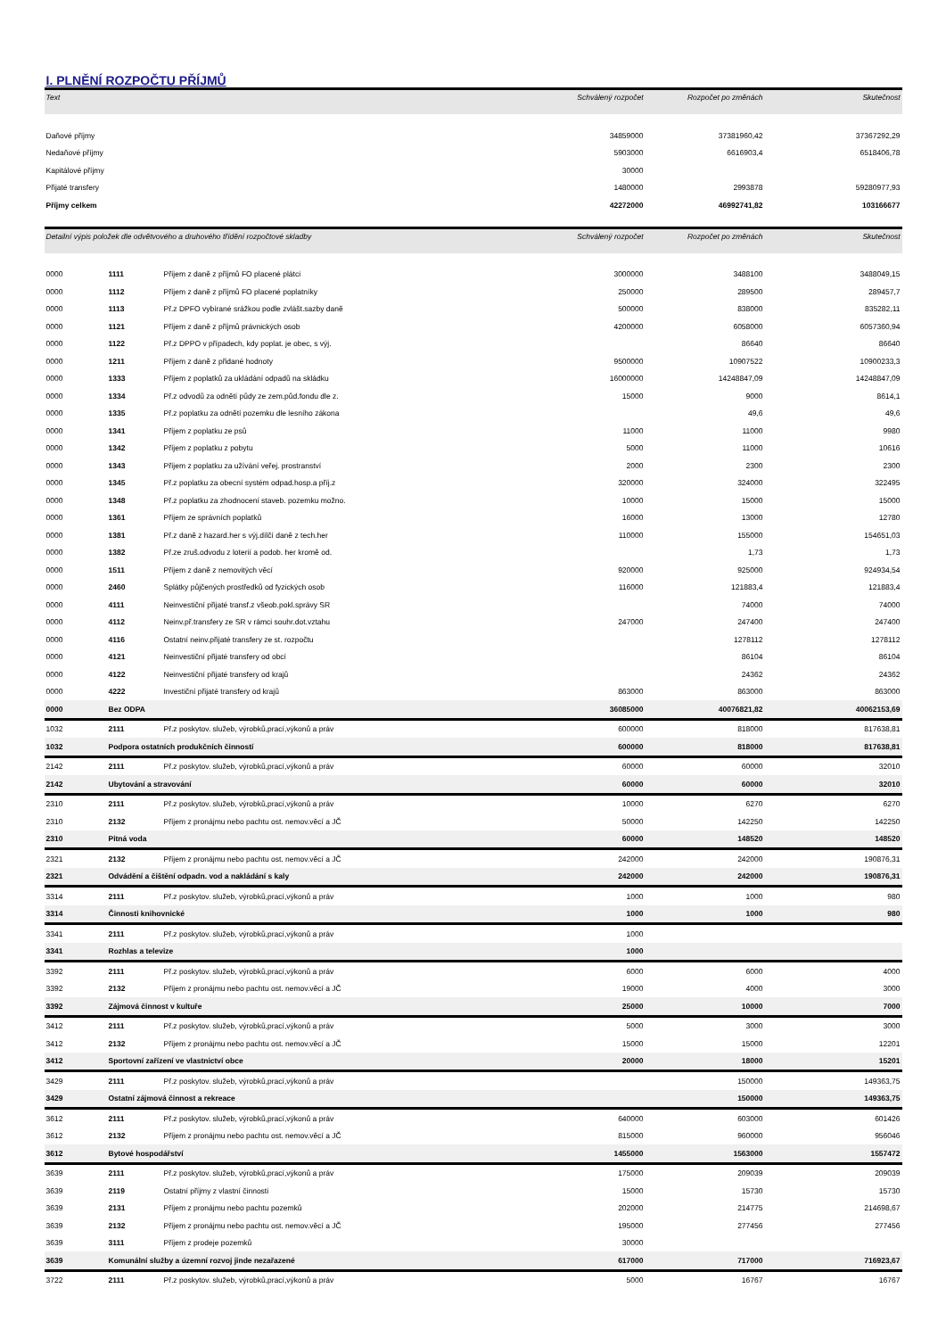I. PLNĚNÍ ROZPOČTU PŘÍJMŮ
| Text | Schválený rozpočet | Rozpočet po změnách | Skutečnost |
| --- | --- | --- | --- |
| Daňové příjmy | 34859000 | 37381960,42 | 37367292,29 |
| Nedaňové příjmy | 5903000 | 6616903,4 | 6518406,78 |
| Kapitálové příjmy | 30000 | | |
| Přijaté transfery | 1480000 | 2993878 | 59280977,93 |
| Příjmy celkem | 42272000 | 46992741,82 | 103166677 |
| Detailní výpis položek dle odvětvového a druhového třídění rozpočtové skladby | | | Schválený rozpočet | Rozpočet po změnách | Skutečnost |
| --- | --- | --- | --- | --- | --- |
| 0000 | 1111 | Příjem z daně z příjmů FO placené plátci | 3000000 | 3488100 | 3488049,15 |
| 0000 | 1112 | Příjem z daně z příjmů FO placené poplatníky | 250000 | 289500 | 289457,7 |
| 0000 | 1113 | Př.z DPFO vybírané srážkou podle zvlášt.sazby daně | 500000 | 838000 | 835282,11 |
| 0000 | 1121 | Příjem z daně z příjmů právnických osob | 4200000 | 6058000 | 6057360,94 |
| 0000 | 1122 | Př.z DPPO v případech, kdy poplat. je obec, s výj. | | 86640 | 86640 |
| 0000 | 1211 | Příjem z daně z přidané hodnoty | 9500000 | 10907522 | 10900233,3 |
| 0000 | 1333 | Příjem z poplatků za ukládání odpadů na skládku | 16000000 | 14248847,09 | 14248847,09 |
| 0000 | 1334 | Př.z odvodů za odnětí půdy ze zem.půd.fondu dle z. | 15000 | 9000 | 8614,1 |
| 0000 | 1335 | Př.z poplatku za odnětí pozemku dle lesního zákona | | 49,6 | 49,6 |
| 0000 | 1341 | Příjem z poplatku ze psů | 11000 | 11000 | 9980 |
| 0000 | 1342 | Příjem z poplatku z pobytu | 5000 | 11000 | 10616 |
| 0000 | 1343 | Příjem z poplatku za užívání veřej. prostranství | 2000 | 2300 | 2300 |
| 0000 | 1345 | Př.z poplatku za obecní systém odpad.hosp.a příj.z | 320000 | 324000 | 322495 |
| 0000 | 1348 | Př.z poplatku za zhodnocení staveb. pozemku možno. | 10000 | 15000 | 15000 |
| 0000 | 1361 | Příjem ze správních poplatků | 16000 | 13000 | 12780 |
| 0000 | 1381 | Př.z daně z hazard.her s výj.dílčí daně z tech.her | 110000 | 155000 | 154651,03 |
| 0000 | 1382 | Př.ze zruš.odvodu z loterií a podob. her kromě od. | | 1,73 | 1,73 |
| 0000 | 1511 | Příjem z daně z nemovitých věcí | 920000 | 925000 | 924934,54 |
| 0000 | 2460 | Splátky půjčených prostředků od fyzických osob | 116000 | 121883,4 | 121883,4 |
| 0000 | 4111 | Neinvestiční přijaté transf.z všeob.pokl.správy SR | | 74000 | 74000 |
| 0000 | 4112 | Neinv.př.transfery ze SR v rámci souhr.dot.vztahu | 247000 | 247400 | 247400 |
| 0000 | 4116 | Ostatní neinv.přijaté transfery ze st. rozpočtu | | 1278112 | 1278112 |
| 0000 | 4121 | Neinvestiční přijaté transfery od obcí | | 86104 | 86104 |
| 0000 | 4122 | Neinvestiční přijaté transfery od krajů | | 24362 | 24362 |
| 0000 | 4222 | Investiční přijaté transfery od krajů | 863000 | 863000 | 863000 |
| 0000 | Bez ODPA | | 36085000 | 40076821,82 | 40062153,69 |
| 1032 | 2111 | Př.z poskytov. služeb, výrobků,prací,výkonů a práv | 600000 | 818000 | 817638,81 |
| 1032 | Podpora ostatních produkčních činností | | 600000 | 818000 | 817638,81 |
| 2142 | 2111 | Př.z poskytov. služeb, výrobků,prací,výkonů a práv | 60000 | 60000 | 32010 |
| 2142 | Ubytování a stravování | | 60000 | 60000 | 32010 |
| 2310 | 2111 | Př.z poskytov. služeb, výrobků,prací,výkonů a práv | 10000 | 6270 | 6270 |
| 2310 | 2132 | Příjem z pronájmu nebo pachtu ost. nemov.věcí a JČ | 50000 | 142250 | 142250 |
| 2310 | Pitná voda | | 60000 | 148520 | 148520 |
| 2321 | 2132 | Příjem z pronájmu nebo pachtu ost. nemov.věcí a JČ | 242000 | 242000 | 190876,31 |
| 2321 | Odvádění a čištění odpadn. vod a nakládání s kaly | | 242000 | 242000 | 190876,31 |
| 3314 | 2111 | Př.z poskytov. služeb, výrobků,prací,výkonů a práv | 1000 | 1000 | 980 |
| 3314 | Činnosti knihovnické | | 1000 | 1000 | 980 |
| 3341 | 2111 | Př.z poskytov. služeb, výrobků,prací,výkonů a práv | 1000 | | |
| 3341 | Rozhlas a televize | | 1000 | | |
| 3392 | 2111 | Př.z poskytov. služeb, výrobků,prací,výkonů a práv | 6000 | 6000 | 4000 |
| 3392 | 2132 | Příjem z pronájmu nebo pachtu ost. nemov.věcí a JČ | 19000 | 4000 | 3000 |
| 3392 | Zájmová činnost v kultuře | | 25000 | 10000 | 7000 |
| 3412 | 2111 | Př.z poskytov. služeb, výrobků,prací,výkonů a práv | 5000 | 3000 | 3000 |
| 3412 | 2132 | Příjem z pronájmu nebo pachtu ost. nemov.věcí a JČ | 15000 | 15000 | 12201 |
| 3412 | Sportovní zařízení ve vlastnictví obce | | 20000 | 18000 | 15201 |
| 3429 | 2111 | Př.z poskytov. služeb, výrobků,prací,výkonů a práv | | 150000 | 149363,75 |
| 3429 | Ostatní zájmová činnost a rekreace | | | 150000 | 149363,75 |
| 3612 | 2111 | Př.z poskytov. služeb, výrobků,prací,výkonů a práv | 640000 | 603000 | 601426 |
| 3612 | 2132 | Příjem z pronájmu nebo pachtu ost. nemov.věcí a JČ | 815000 | 960000 | 956046 |
| 3612 | Bytové hospodářství | | 1455000 | 1563000 | 1557472 |
| 3639 | 2111 | Př.z poskytov. služeb, výrobků,prací,výkonů a práv | 175000 | 209039 | 209039 |
| 3639 | 2119 | Ostatní příjmy z vlastní činnosti | 15000 | 15730 | 15730 |
| 3639 | 2131 | Příjem z pronájmu nebo pachtu pozemků | 202000 | 214775 | 214698,67 |
| 3639 | 2132 | Příjem z pronájmu nebo pachtu ost. nemov.věcí a JČ | 195000 | 277456 | 277456 |
| 3639 | 3111 | Příjem z prodeje pozemků | 30000 | | |
| 3639 | Komunální služby a územní rozvoj jinde nezařazené | | 617000 | 717000 | 716923,67 |
| 3722 | 2111 | Př.z poskytov. služeb, výrobků,prací,výkonů a práv | 5000 | 16767 | 16767 |